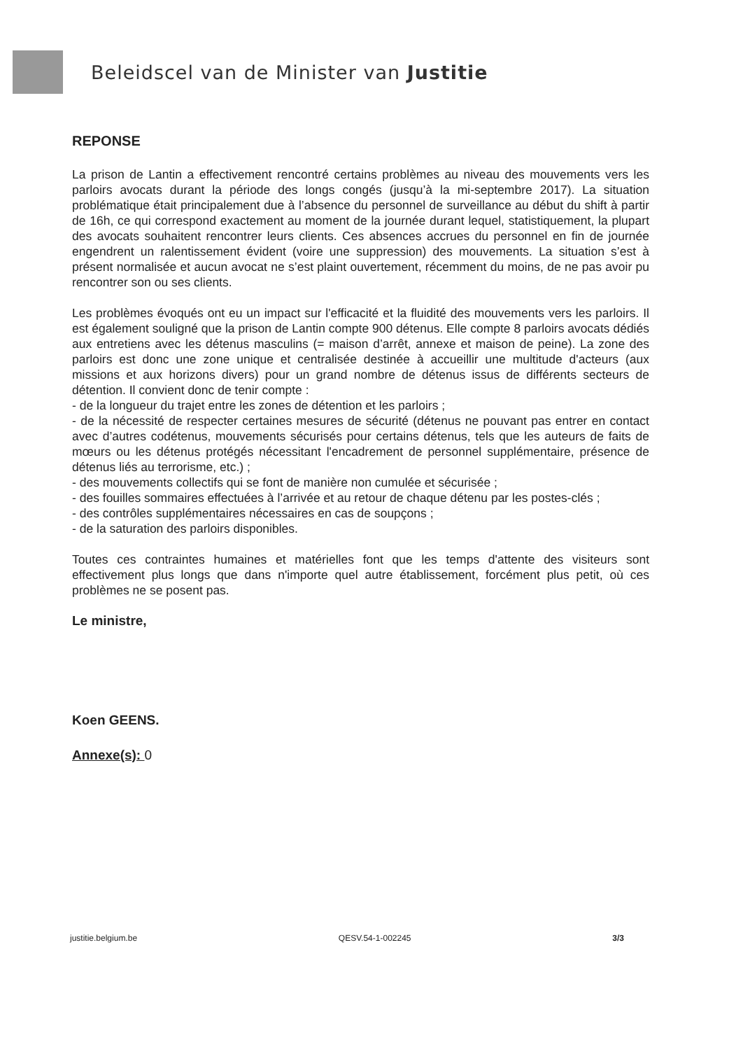Beleidscel van de Minister van Justitie
REPONSE
La prison de Lantin a effectivement rencontré certains problèmes au niveau des mouvements vers les parloirs avocats durant la période des longs congés (jusqu’à la mi-septembre 2017). La situation problématique était principalement due à l’absence du personnel de surveillance au début du shift à partir de 16h, ce qui correspond exactement au moment de la journée durant lequel, statistiquement, la plupart des avocats souhaitent rencontrer leurs clients. Ces absences accrues du personnel en fin de journée engendrent un ralentissement évident (voire une suppression) des mouvements. La situation s’est à présent normalisée et aucun avocat ne s’est plaint ouvertement, récemment du moins, de ne pas avoir pu rencontrer son ou ses clients.
Les problèmes évoqués ont eu un impact sur l'efficacité et la fluidité des mouvements vers les parloirs. Il est également souligné que la prison de Lantin compte 900 détenus. Elle compte 8 parloirs avocats dédiés aux entretiens avec les détenus masculins (= maison d’arrêt, annexe et maison de peine). La zone des parloirs est donc une zone unique et centralisée destinée à accueillir une multitude d'acteurs (aux missions et aux horizons divers) pour un grand nombre de détenus issus de différents secteurs de détention. Il convient donc de tenir compte :
- de la longueur du trajet entre les zones de détention et les parloirs ;
- de la nécessité de respecter certaines mesures de sécurité (détenus ne pouvant pas entrer en contact avec d’autres codétenus, mouvements sécurisés pour certains détenus, tels que les auteurs de faits de mœurs ou les détenus protégés nécessitant l'encadrement de personnel supplémentaire, présence de détenus liés au terrorisme, etc.) ;
- des mouvements collectifs qui se font de manière non cumulée et sécurisée ;
- des fouilles sommaires effectuées à l’arrivée et au retour de chaque détenu par les postes-clés ;
- des contrôles supplémentaires nécessaires en cas de soupçons ;
- de la saturation des parloirs disponibles.
Toutes ces contraintes humaines et matérielles font que les temps d'attente des visiteurs sont effectivement plus longs que dans n'importe quel autre établissement, forcément plus petit, où ces problèmes ne se posent pas.
Le ministre,
Koen GEENS.
Annexe(s): 0
justitie.belgium.be QESV.54-1-002245 3/3